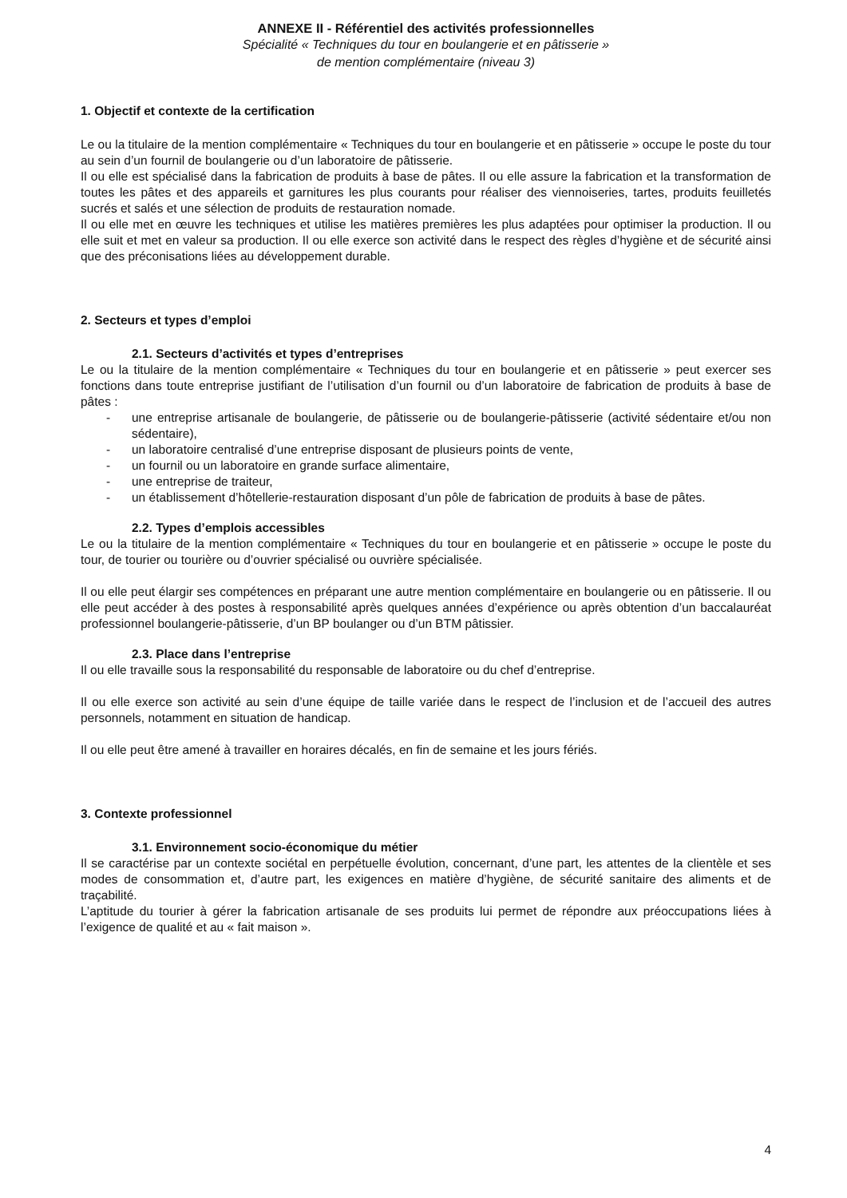ANNEXE II - Référentiel des activités professionnelles
Spécialité « Techniques du tour en boulangerie et en pâtisserie »
de mention complémentaire (niveau 3)
1. Objectif et contexte de la certification
Le ou la titulaire de la mention complémentaire « Techniques du tour en boulangerie et en pâtisserie » occupe le poste du tour au sein d’un fournil de boulangerie ou d’un laboratoire de pâtisserie.
Il ou elle est spécialisé dans la fabrication de produits à base de pâtes. Il ou elle assure la fabrication et la transformation de toutes les pâtes et des appareils et garnitures les plus courants pour réaliser des viennoiseries, tartes, produits feuilletés sucrés et salés et une sélection de produits de restauration nomade.
Il ou elle met en œuvre les techniques et utilise les matières premières les plus adaptées pour optimiser la production. Il ou elle suit et met en valeur sa production. Il ou elle exerce son activité dans le respect des règles d’hygiène et de sécurité ainsi que des préconisations liées au développement durable.
2. Secteurs et types d’emploi
2.1. Secteurs d’activités et types d’entreprises
Le ou la titulaire de la mention complémentaire « Techniques du tour en boulangerie et en pâtisserie » peut exercer ses fonctions dans toute entreprise justifiant de l’utilisation d’un fournil ou d’un laboratoire de fabrication de produits à base de pâtes :
- une entreprise artisanale de boulangerie, de pâtisserie ou de boulangerie-pâtisserie (activité sédentaire et/ou non sédentaire),
- un laboratoire centralisé d’une entreprise disposant de plusieurs points de vente,
- un fournil ou un laboratoire en grande surface alimentaire,
- une entreprise de traiteur,
- un établissement d’hôtellerie-restauration disposant d’un pôle de fabrication de produits à base de pâtes.
2.2. Types d’emplois accessibles
Le ou la titulaire de la mention complémentaire « Techniques du tour en boulangerie et en pâtisserie » occupe le poste du tour, de tourier ou tourière ou d’ouvrier spécialisé ou ouvrière spécialisée.
Il ou elle peut élargir ses compétences en préparant une autre mention complémentaire en boulangerie ou en pâtisserie. Il ou elle peut accéder à des postes à responsabilité après quelques années d’expérience ou après obtention d’un baccalauréat professionnel boulangerie-pâtisserie, d’un BP boulanger ou d’un BTM pâtissier.
2.3. Place dans l’entreprise
Il ou elle travaille sous la responsabilité du responsable de laboratoire ou du chef d’entreprise.
Il ou elle exerce son activité au sein d’une équipe de taille variée dans le respect de l’inclusion et de l’accueil des autres personnels, notamment en situation de handicap.
Il ou elle peut être amené à travailler en horaires décalés, en fin de semaine et les jours fériés.
3. Contexte professionnel
3.1. Environnement socio-économique du métier
Il se caractérise par un contexte sociétal en perpétuelle évolution, concernant, d’une part, les attentes de la clientèle et ses modes de consommation et, d’autre part, les exigences en matière d’hygiène, de sécurité sanitaire des aliments et de traçabilité.
L’aptitude du tourier à gérer la fabrication artisanale de ses produits lui permet de répondre aux préoccupations liées à l’exigence de qualité et au « fait maison ».
4